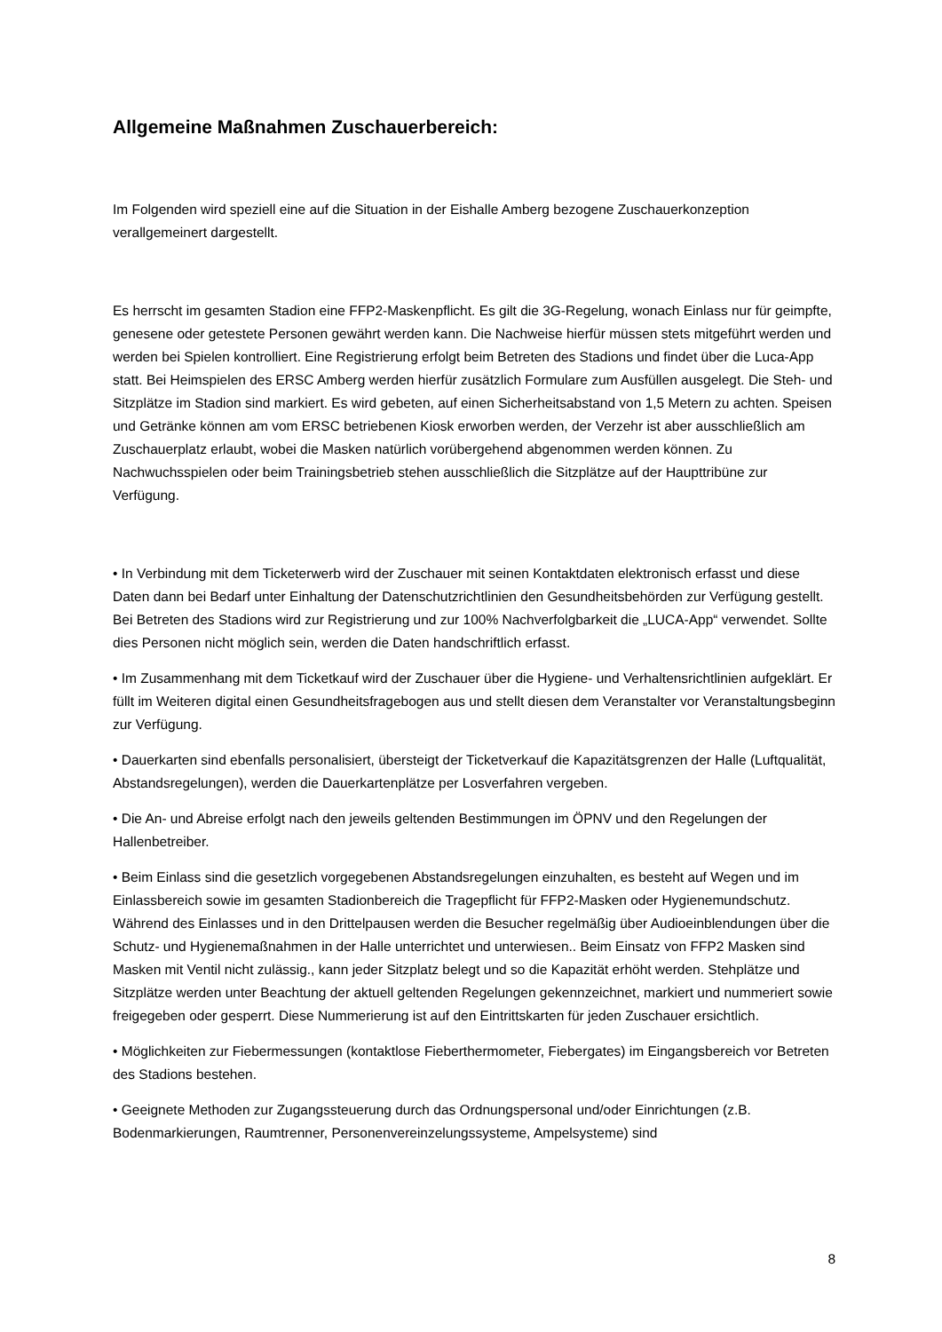Allgemeine Maßnahmen Zuschauerbereich:
Im Folgenden wird speziell eine auf die Situation in der Eishalle Amberg bezogene Zuschauerkonzeption verallgemeinert dargestellt.
Es herrscht im gesamten Stadion eine FFP2-Maskenpflicht. Es gilt die 3G-Regelung, wonach Einlass nur für geimpfte, genesene oder getestete Personen gewährt werden kann. Die Nachweise hierfür müssen stets mitgeführt werden und werden bei Spielen kontrolliert. Eine Registrierung erfolgt beim Betreten des Stadions und findet über die Luca-App statt. Bei Heimspielen des ERSC Amberg werden hierfür zusätzlich Formulare zum Ausfüllen ausgelegt. Die Steh- und Sitzplätze im Stadion sind markiert. Es wird gebeten, auf einen Sicherheitsabstand von 1,5 Metern zu achten. Speisen und Getränke können am vom ERSC betriebenen Kiosk erworben werden, der Verzehr ist aber ausschließlich am Zuschauerplatz erlaubt, wobei die Masken natürlich vorübergehend abgenommen werden können. Zu Nachwuchsspielen oder beim Trainingsbetrieb stehen ausschließlich die Sitzplätze auf der Haupttribüne zur Verfügung.
• In Verbindung mit dem Ticketerwerb wird der Zuschauer mit seinen Kontaktdaten elektronisch erfasst und diese Daten dann bei Bedarf unter Einhaltung der Datenschutzrichtlinien den Gesundheitsbehörden zur Verfügung gestellt. Bei Betreten des Stadions wird zur Registrierung und zur 100% Nachverfolgbarkeit die „LUCA-App“ verwendet. Sollte dies Personen nicht möglich sein, werden die Daten handschriftlich erfasst.
• Im Zusammenhang mit dem Ticketkauf wird der Zuschauer über die Hygiene- und Verhaltensrichtlinien aufgeklärt. Er füllt im Weiteren digital einen Gesundheitsfragebogen aus und stellt diesen dem Veranstalter vor Veranstaltungsbeginn zur Verfügung.
• Dauerkarten sind ebenfalls personalisiert, übersteigt der Ticketverkauf die Kapazitätsgrenzen der Halle (Luftqualität, Abstandsregelungen), werden die Dauerkartenplätze per Losverfahren vergeben.
• Die An- und Abreise erfolgt nach den jeweils geltenden Bestimmungen im ÖPNV und den Regelungen der Hallenbetreiber.
• Beim Einlass sind die gesetzlich vorgegebenen Abstandsregelungen einzuhalten, es besteht auf Wegen und im Einlassbereich sowie im gesamten Stadionbereich die Tragepflicht für FFP2-Masken oder Hygienemundschutz. Während des Einlasses und in den Drittelpausen werden die Besucher regelmäßig über Audioeinblendungen über die Schutz- und Hygienemaßnahmen in der Halle unterrichtet und unterwiesen.. Beim Einsatz von FFP2 Masken sind Masken mit Ventil nicht zulässig., kann jeder Sitzplatz belegt und so die Kapazität erhöht werden. Stehplätze und Sitzplätze werden unter Beachtung der aktuell geltenden Regelungen gekennzeichnet, markiert und nummeriert sowie freigegeben oder gesperrt. Diese Nummerierung ist auf den Eintrittskarten für jeden Zuschauer ersichtlich.
• Möglichkeiten zur Fiebermessungen (kontaktlose Fieberthermometer, Fiebergates) im Eingangsbereich vor Betreten des Stadions bestehen.
• Geeignete Methoden zur Zugangssteuerung durch das Ordnungspersonal und/oder Einrichtungen (z.B. Bodenmarkierungen, Raumtrenner, Personenvereinzelungssysteme, Ampelsysteme) sind
8